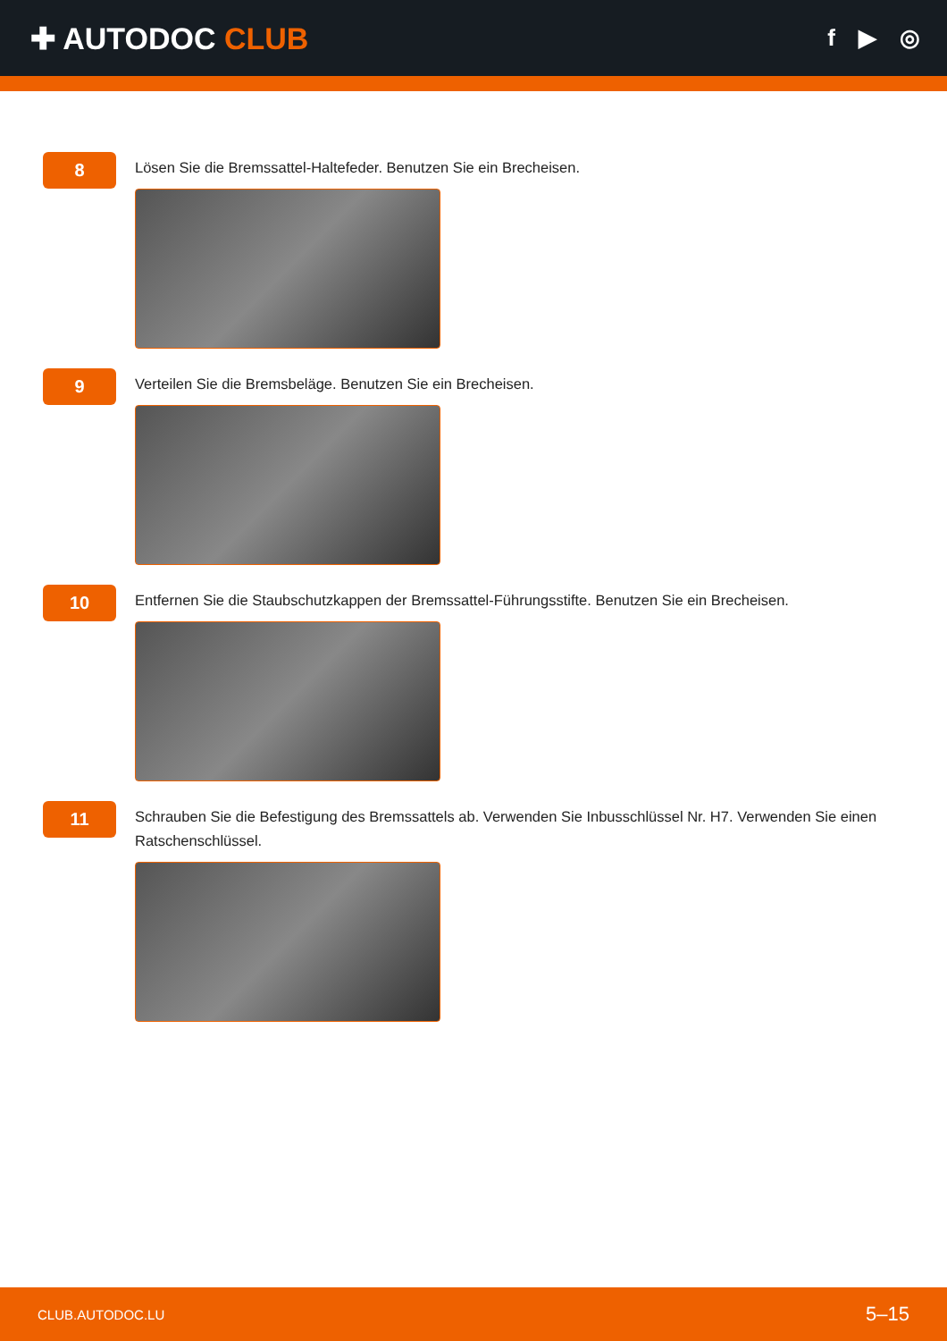✚ AUTODOC CLUB
f ▶ ◎
8
Lösen Sie die Bremssattel-Haltefeder. Benutzen Sie ein Brecheisen.
9
Verteilen Sie die Bremsbeläge. Benutzen Sie ein Brecheisen.
10
Entfernen Sie die Staubschutzkappen der Bremssattel-Führungsstifte. Benutzen Sie ein Brecheisen.
11
Schrauben Sie die Befestigung des Bremssattels ab. Verwenden Sie Inbusschlüssel Nr. H7. Verwenden Sie einen Ratschenschlüssel.
CLUB.AUTODOC.LU 5–15